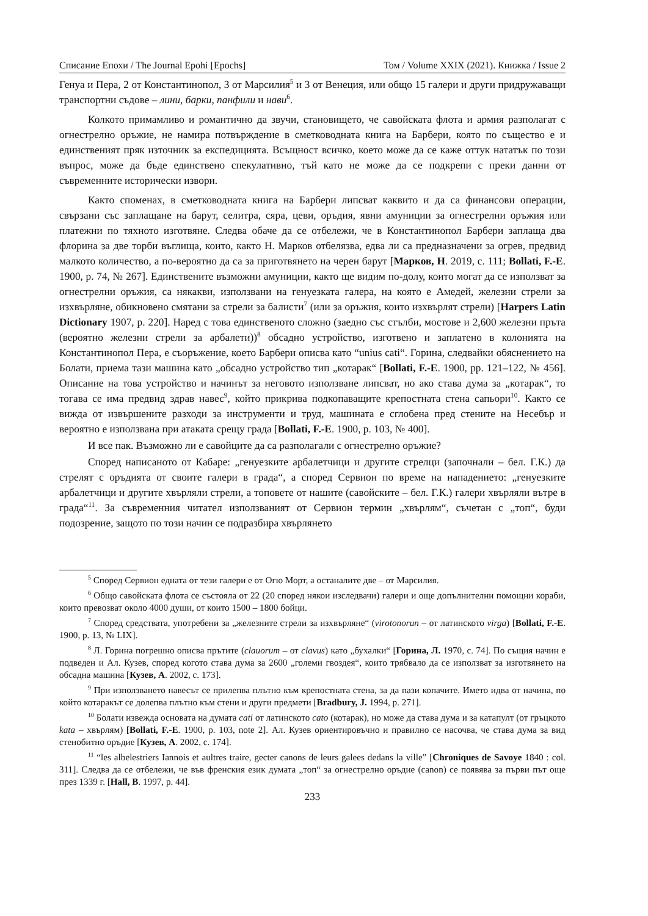Списание Епохи / The Journal Epohi [Epochs] Том / Volume XXIX (2021). Книжка / Issue 2
Генуа и Пера, 2 от Константинопол, 3 от Марсилия<sup>5</sup> и 3 от Венеция, или общо 15 галери и други придружаващи транспортни съдове – лини, барки, панфили и нави<sup>6</sup>.
Колкото примамливо и романтично да звучи, становището, че савойската флота и армия разполагат с огнестрелно оръжие, не намира потвърждение в сметководната книга на Барбери, която по същество е и единственият пряк източник за експедицията. Всъщност всичко, което може да се каже оттук нататък по този въпрос, може да бъде единствено спекулативно, тъй като не може да се подкрепи с преки данни от съвременните исторически извори.
Както споменах, в сметководната книга на Барбери липсват каквито и да са финансови операции, свързани със заплащане на барут, селитра, сяра, цеви, оръдия, явни амуниции за огнестрелни оръжия или платежни по тяхното изготвяне. Следва обаче да се отбележи, че в Константинопол Барбери заплаща два флорина за две торби въглища, които, както Н. Марков отбелязва, едва ли са предназначени за огрев, предвид малкото количество, а по-вероятно да са за приготвянето на черен барут [Марков, Н. 2019, с. 111; Bollati, F.-E. 1900, p. 74, № 267]. Единствените възможни амуниции, както ще видим по-долу, които могат да се използват за огнестрелни оръжия, са някакви, използвани на генуезката галера, на която е Амедей, железни стрели за изхвърляне, обикновено смятани за стрели за балисти<sup>7</sup> (или за оръжия, които изхвърлят стрели) [Harpers Latin Dictionary 1907, p. 220]. Наред с това единственото сложно (заедно със стълби, мостове и 2,600 железни пръта (вероятно железни стрели за арбалети))<sup>8</sup> обсадно устройство, изготвено и заплатено в колонията на Константинопол Пера, е съоръжение, което Барбери описва като “unius cati“. Горина, следвайки обяснението на Болати, приема тази машина като „обсадно устройство тип „котарак“ [Bollati, F.-E. 1900, pp. 121–122, № 456]. Описание на това устройство и начинът за неговото използване липсват, но ако става дума за „котарак“, то тогава се има предвид здрав навес<sup>9</sup>, който прикрива подкопаващите крепостната стена сапьори<sup>10</sup>. Както се вижда от извършените разходи за инструменти и труд, машината е сглобена пред стените на Несебър и вероятно е използвана при атаката срещу града [Bollati, F.-E. 1900, p. 103, № 400].
И все пак. Възможно ли е савойците да са разполагали с огнестрелно оръжие?
Според написаното от Кабаре: „генуезките арбалетчици и другите стрелци (започнали – бел. Г.К.) да стрелят с оръдията от своите галери в града“, а според Сервион по време на нападението: „генуезките арбалетчици и другите хвърляли стрели, а топовете от нашите (савойските – бел. Г.К.) галери хвърляли вътре в града“<sup>11</sup>. За съвременния читател използваният от Сервион термин „хвърлям“, съчетан с „топ“, буди подозрение, защото по този начин се подразбира хвърлянето
<sup>5</sup> Според Сервион едната от тези галери е от Огю Морт, а останалите две – от Марсилия.
<sup>6</sup> Общо савойската флота се състояла от 22 (20 според някои изследвачи) галери и още допълнителни помощни кораби, които превозват около 4000 души, от които 1500 – 1800 бойци.
<sup>7</sup> Според средствата, употребени за „железните стрели за изхвърляне“ (virotonorun – от латинското virga) [Bollati, F.-E. 1900, p. 13, № LIX].
<sup>8</sup> Л. Горина погрешно описва прътите (clauorum – от clavus) като „бухалки“ [Горина, Л. 1970, с. 74]. По същия начин е подведен и Ал. Кузев, според когото става дума за 2600 „големи гвоздея“, които трябвало да се използват за изготвянето на обсадна машина [Кузев, А. 2002, с. 173].
<sup>9</sup> При използването навесът се прилепва плътно към крепостната стена, за да пази копачите. Името идва от начина, по който котаракът се долепва плътно към стени и други предмети [Bradbury, J. 1994, p. 271].
<sup>10</sup> Болати извежда основата на думата cati от латинското cato (котарак), но може да става дума и за катапулт (от гръцкото kata – хвърлям) [Bollati, F.-E. 1900, p. 103, note 2]. Ал. Кузев ориентировъчно и правилно се насочва, че става дума за вид стенобитно оръдие [Кузев, А. 2002, с. 174].
<sup>11</sup> “les albelestriers Iannois et aultres traire, gecter canons de leurs galees dedans la ville” [Chroniques de Savoye 1840 : col. 311]. Следва да се отбележи, че във френския език думата „топ“ за огнестрелно оръдие (canon) се появява за първи път още през 1339 г. [Hall, B. 1997, p. 44].
233